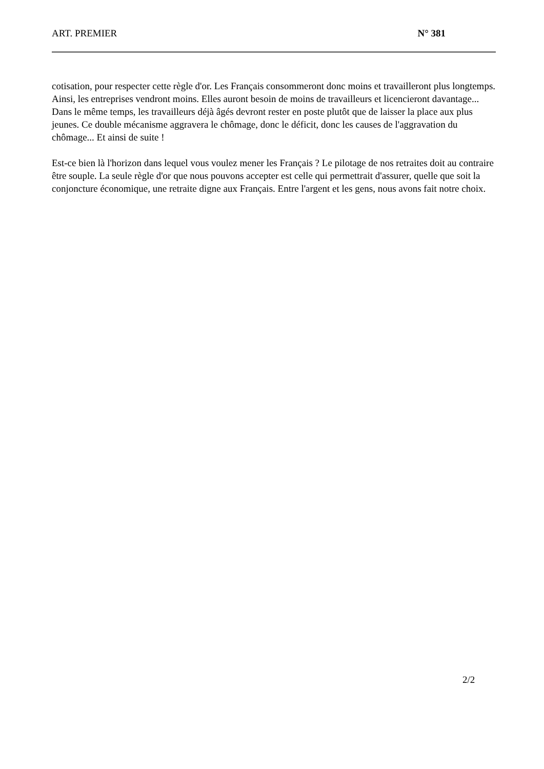ART. PREMIER N° 381
cotisation, pour respecter cette règle d'or. Les Français consommeront donc moins et travailleront plus longtemps. Ainsi, les entreprises vendront moins. Elles auront besoin de moins de travailleurs et licencieront davantage... Dans le même temps, les travailleurs déjà âgés devront rester en poste plutôt que de laisser la place aux plus jeunes. Ce double mécanisme aggravera le chômage, donc le déficit, donc les causes de l'aggravation du chômage... Et ainsi de suite !
Est-ce bien là l'horizon dans lequel vous voulez mener les Français ? Le pilotage de nos retraites doit au contraire être souple. La seule règle d'or que nous pouvons accepter est celle qui permettrait d'assurer, quelle que soit la conjoncture économique, une retraite digne aux Français. Entre l'argent et les gens, nous avons fait notre choix.
2/2